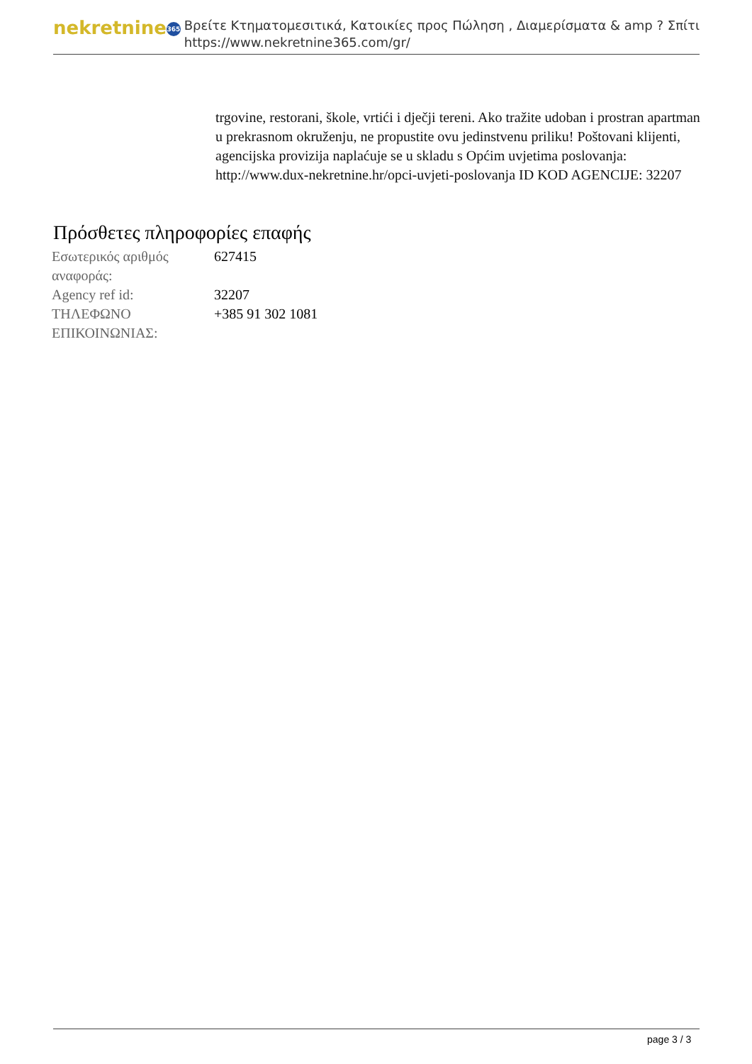nekretnine 365
Βρείτε Κτηματομεσιτικά, Κατοικίες προς Πώληση , Διαμερίσματα & amp ? Σπίτι
https://www.nekretnine365.com/gr/
trgovine, restorani, škole, vrtići i dječji tereni. Ako tražite udoban i prostran apartman u prekrasnom okruženju, ne propustite ovu jedinstvenu priliku! Poštovani klijenti, agencijska provizija naplaćuje se u skladu s Općim uvjetima poslovanja: http://www.dux-nekretnine.hr/opci-uvjeti-poslovanja ID KOD AGENCIJE: 32207
Πρόσθετες πληροφορίες επαφής
| Εσωτερικός αριθμός αναφοράς: | 627415 |
| Agency ref id: | 32207 |
| ΤΗΛΕΦΩΝΟ ΕΠΙΚΟΙΝΩΝΙΑΣ: | +385 91 302 1081 |
page 3 / 3